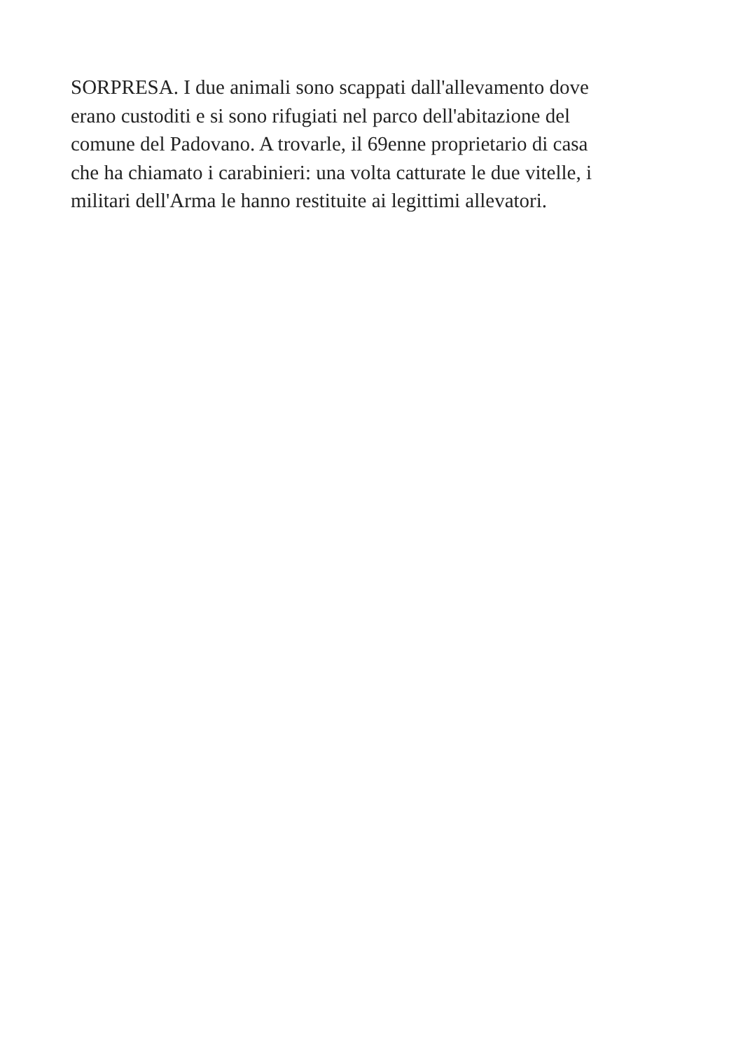SORPRESA. I due animali sono scappati dall'allevamento dove
erano custoditi e si sono rifugiati nel parco dell'abitazione del
comune del Padovano. A trovarle, il 69enne proprietario di casa
che ha chiamato i carabinieri: una volta catturate le due vitelle, i
militari dell'Arma le hanno restituite ai legittimi allevatori.